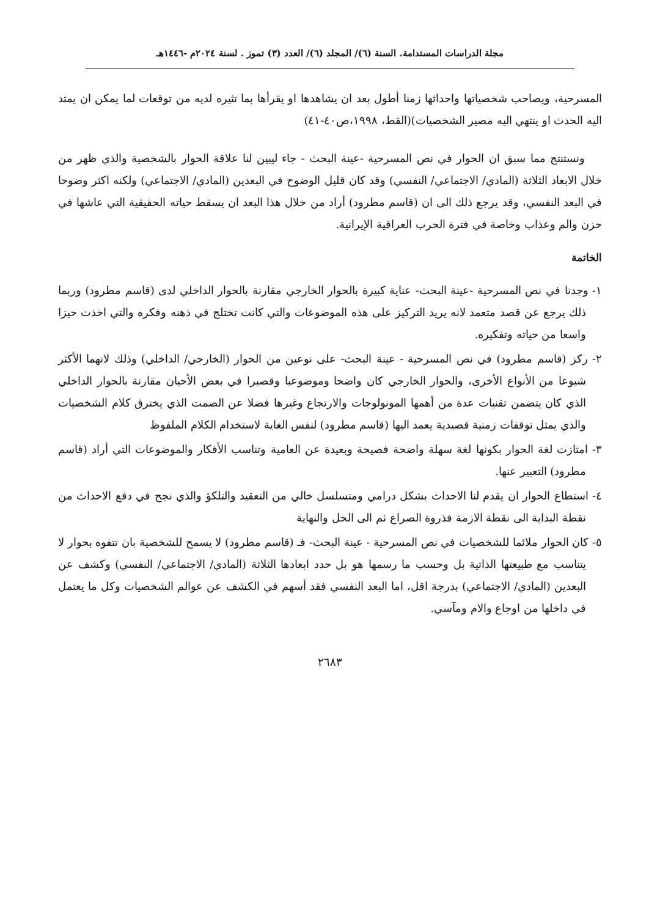مجلة الدراسات المستدامة. السنة (٦)/ المجلد (٦)/ العدد (٣) تموز . لسنة ٢٠٢٤م -١٤٤٦هـ
المسرحية، ويصاحب شخصياتها واحداثها زمنا أطول بعد ان يشاهدها او يقرأها بما تثيره لديه من توقعات لما يمكن ان يمتد اليه الحدث او ينتهي اليه مصير الشخصيات)(القط، ١٩٩٨،ص٤٠-٤١)
ونستنتج مما سبق ان الحوار في نص المسرحية -عينة البحث - جاء ليبين لنا علاقة الحوار بالشخصية والذي ظهر من خلال الابعاد الثلاثة (المادي/ الاجتماعي/ النفسي) وقد كان قليل الوضوح في البعدين (المادي/ الاجتماعي) ولكنه اكثر وضوحا في البعد النفسي، وقد يرجع ذلك الى ان (قاسم مطرود) أراد من خلال هذا البعد ان يسقط حياته الحقيقية التي عاشها في حزن والم وعذاب وخاصة في فترة الحرب العراقية الإيرانية.
الخاتمة
١- وجدنا في نص المسرحية -عينة البحث- عناية كبيرة بالحوار الخارجي مقارنة بالحوار الداخلي لدى (قاسم مطرود) وربما ذلك يرجع عن قصد متعمد لانه يريد التركيز على هذه الموضوعات والتي كانت تختلج في ذهنه وفكره والتي اخذت حيزا واسعا من حياته وتفكيره.
٢- ركز (قاسم مطرود) في نص المسرحية - عينة البحث- على نوعين من الحوار (الخارجي/ الداخلي) وذلك لانهما الأكثر شيوعا من الأنواع الأخرى، والحوار الخارجي كان واضحا وموضوعيا وقصيرا في بعض الأحيان مقارنة بالحوار الداخلي الذي كان يتضمن تقنيات عدة من أهمها المونولوجات والارتجاع وغيرها فضلا عن الصمت الذي يخترق كلام الشخصيات والذي يمثل توقفات زمنية قصيدية يعمد اليها (قاسم مطرود) لنفس الغاية لاستخدام الكلام الملفوظ
٣- امتازت لغة الحوار بكونها لغة سهلة واضحة فصيحة وبعيدة عن العامية وتناسب الأفكار والموضوعات التي أراد (قاسم مطرود) التعبير عنها.
٤- استطاع الحوار ان يقدم لنا الاحداث بشكل درامي ومتسلسل خالي من التعقيد والتلكؤ والذي نجح في دفع الاحداث من نقطة البداية الى نقطة الازمة فذروة الصراع ثم الى الحل والنهاية
٥- كان الحوار ملائما للشخصيات في نص المسرحية - عينة البحث- فـ (قاسم مطرود) لا يسمح للشخصية بان تتفوه بحوار لا يتناسب مع طبيعتها الذاتية بل وحسب ما رسمها هو بل حدد ابعادها الثلاثة (المادي/ الاجتماعي/ النفسي) وكشف عن البعدين (المادي/ الاجتماعي) بدرجة اقل، اما البعد النفسي فقد أسهم في الكشف عن عوالم الشخصيات وكل ما يعتمل في داخلها من اوجاع والام ومآسي.
٢٦٨٣